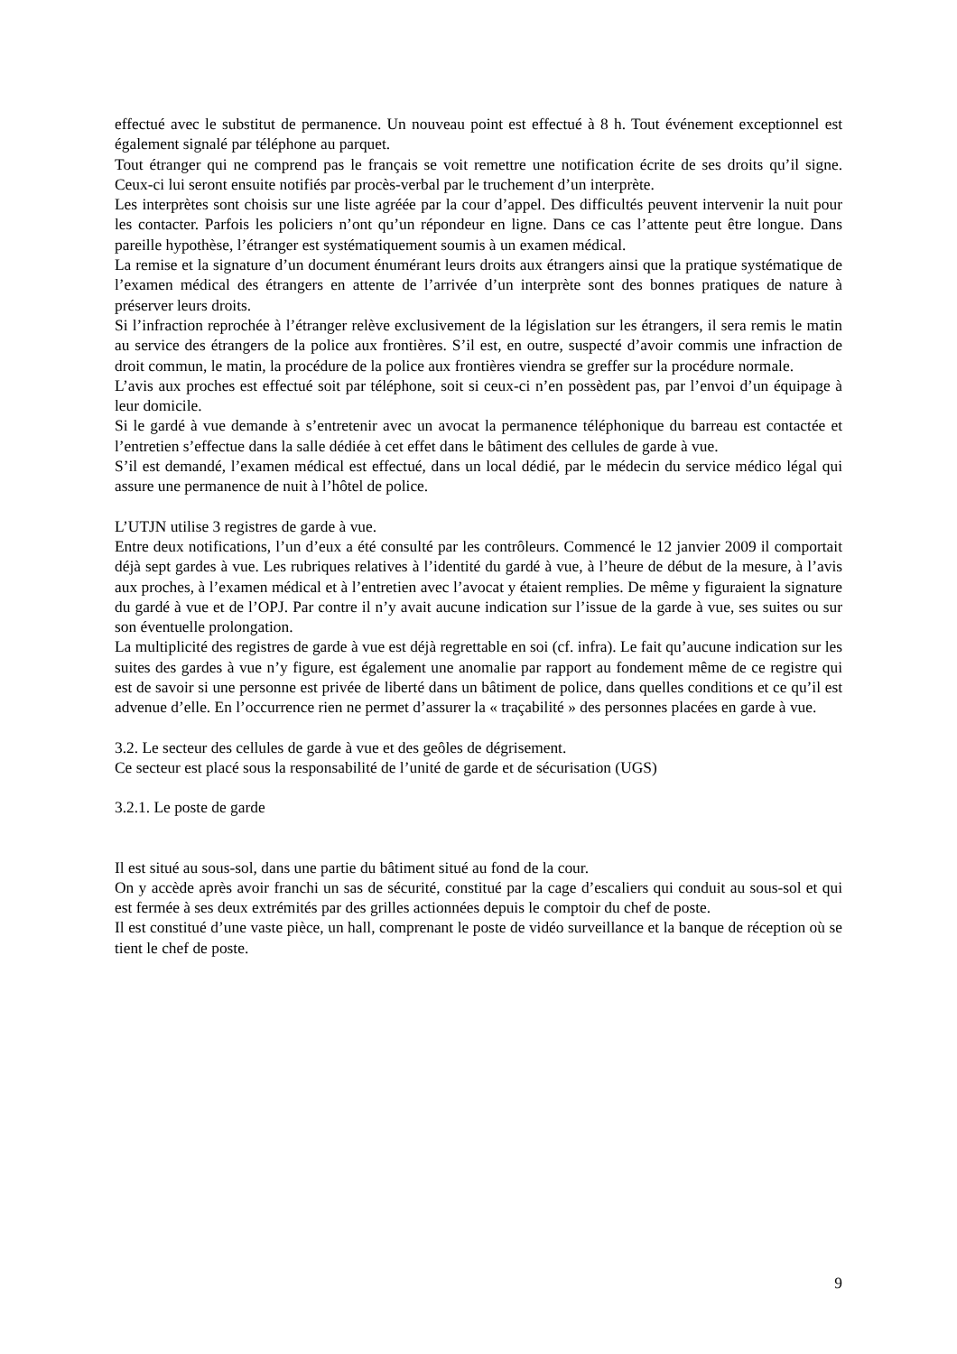effectué avec le substitut de permanence. Un nouveau point est effectué à 8 h. Tout événement exceptionnel est également signalé par téléphone au parquet.
Tout étranger qui ne comprend pas le français se voit remettre une notification écrite de ses droits qu’il signe. Ceux-ci lui seront ensuite notifiés par procès-verbal par le truchement d’un interprète.
Les interprètes sont choisis sur une liste agréée par la cour d’appel. Des difficultés peuvent intervenir la nuit pour les contacter. Parfois les policiers n’ont qu’un répondeur en ligne. Dans ce cas l’attente peut être longue. Dans pareille hypothèse, l’étranger est systématiquement soumis à un examen médical.
La remise et la signature d’un document énumérant leurs droits aux étrangers ainsi que la pratique systématique de l’examen médical des étrangers en attente de l’arrivée d’un interprète sont des bonnes pratiques de nature à préserver leurs droits.
Si l’infraction reprochée à l’étranger relève exclusivement de la législation sur les étrangers, il sera remis le matin au service des étrangers de la police aux frontières. S’il est, en outre, suspecté d’avoir commis une infraction de droit commun, le matin, la procédure de la police aux frontières viendra se greffer sur la procédure normale.
L’avis aux proches est effectué soit par téléphone, soit si ceux-ci n’en possèdent pas, par l’envoi d’un équipage à leur domicile.
Si le gardé à vue demande à s’entretenir avec un avocat la permanence téléphonique du barreau est contactée et l’entretien s’effectue dans la salle dédiée à cet effet dans le bâtiment des cellules de garde à vue.
S’il est demandé, l’examen médical est effectué, dans un local dédié, par le médecin du service médico légal qui assure une permanence de nuit à l’hôtel de police.
L’UTJN utilise 3 registres de garde à vue.
Entre deux notifications, l’un d’eux a été consulté par les contrôleurs. Commencé le 12 janvier 2009 il comportait déjà sept gardes à vue. Les rubriques relatives à l’identité du gardé à vue, à l’heure de début de la mesure, à l’avis aux proches, à l’examen médical et à l’entretien avec l’avocat y étaient remplies. De même y figuraient la signature du gardé à vue et de l’OPJ. Par contre il n’y avait aucune indication sur l’issue de la garde à vue, ses suites ou sur son éventuelle prolongation.
La multiplicité des registres de garde à vue est déjà regrettable en soi (cf. infra). Le fait qu’aucune indication sur les suites des gardes à vue n’y figure, est également une anomalie par rapport au fondement même de ce registre qui est de savoir si une personne est privée de liberté dans un bâtiment de police, dans quelles conditions et ce qu’il est advenue d’elle. En l’occurrence rien ne permet d’assurer la « traçabilité » des personnes placées en garde à vue.
3.2. Le secteur des cellules de garde à vue et des geôles de dégrisement.
Ce secteur est placé sous la responsabilité de l’unité de garde et de sécurisation (UGS)
3.2.1. Le poste de garde
Il est situé au sous-sol, dans une partie du bâtiment situé au fond de la cour.
On y accède après avoir franchi un sas de sécurité, constitué par la cage d’escaliers qui conduit au sous-sol et qui est fermée à ses deux extrémités par des grilles actionnées depuis le comptoir du chef de poste.
Il est constitué d’une vaste pièce, un hall, comprenant le poste de vidéo surveillance et la banque de réception où se tient le chef de poste.
9